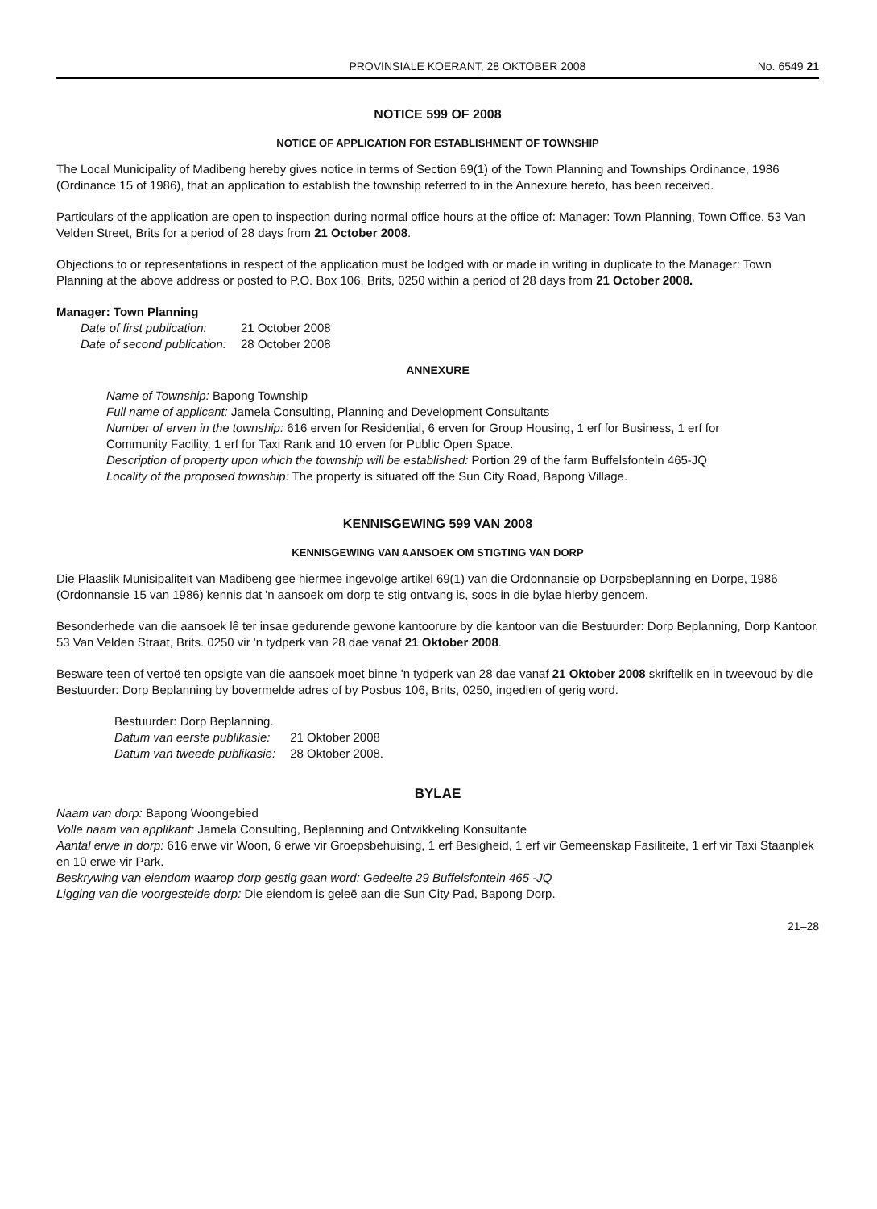PROVINSIALE KOERANT, 28 OKTOBER 2008 No. 6549 21
NOTICE 599 OF 2008
NOTICE OF APPLICATION FOR ESTABLISHMENT OF TOWNSHIP
The Local Municipality of Madibeng hereby gives notice in terms of Section 69(1) of the Town Planning and Townships Ordinance, 1986 (Ordinance 15 of 1986), that an application to establish the township referred to in the Annexure hereto, has been received.
Particulars of the application are open to inspection during normal office hours at the office of: Manager: Town Planning, Town Office, 53 Van Velden Street, Brits for a period of 28 days from 21 October 2008.
Objections to or representations in respect of the application must be lodged with or made in writing in duplicate to the Manager: Town Planning at the above address or posted to P.O. Box 106, Brits, 0250 within a period of 28 days from 21 October 2008.
Manager: Town Planning
| Date of first publication: | 21 October 2008 |
| Date of second publication: | 28 October 2008 |
ANNEXURE
Name of Township: Bapong Township
Full name of applicant: Jamela Consulting, Planning and Development Consultants
Number of erven in the township: 616 erven for Residential, 6 erven for Group Housing, 1 erf for Business, 1 erf for Community Facility, 1 erf for Taxi Rank and 10 erven for Public Open Space.
Description of property upon which the township will be established: Portion 29 of the farm Buffelsfontein 465-JQ
Locality of the proposed township: The property is situated off the Sun City Road, Bapong Village.
KENNISGEWING 599 VAN 2008
KENNISGEWING VAN AANSOEK OM STIGTING VAN DORP
Die Plaaslik Munisipaliteit van Madibeng gee hiermee ingevolge artikel 69(1) van die Ordonnansie op Dorpsbeplanning en Dorpe, 1986 (Ordonnansie 15 van 1986) kennis dat 'n aansoek om dorp te stig ontvang is, soos in die bylae hierby genoem.
Besonderhede van die aansoek lê ter insae gedurende gewone kantoorure by die kantoor van die Bestuurder: Dorp Beplanning, Dorp Kantoor, 53 Van Velden Straat, Brits. 0250 vir 'n tydperk van 28 dae vanaf 21 Oktober 2008.
Besware teen of vertoë ten opsigte van die aansoek moet binne 'n tydperk van 28 dae vanaf 21 Oktober 2008 skriftelik en in tweevoud by die Bestuurder: Dorp Beplanning by bovermelde adres of by Posbus 106, Brits, 0250, ingedien of gerig word.
Bestuurder: Dorp Beplanning.
| Datum van eerste publikasie: | 21 Oktober 2008 |
| Datum van tweede publikasie: | 28 Oktober 2008. |
BYLAE
Naam van dorp: Bapong Woongebied
Volle naam van applikant: Jamela Consulting, Beplanning and Ontwikkeling Konsultante
Aantal erwe in dorp: 616 erwe vir Woon, 6 erwe vir Groepsbehuising, 1 erf Besigheid, 1 erf vir Gemeenskap Fasiliteite, 1 erf vir Taxi Staanplek en 10 erwe vir Park.
Beskrywing van eiendom waarop dorp gestig gaan word: Gedeelte 29 Buffelsfontein 465 -JQ
Ligging van die voorgestelde dorp: Die eiendom is geleë aan die Sun City Pad, Bapong Dorp.
21–28